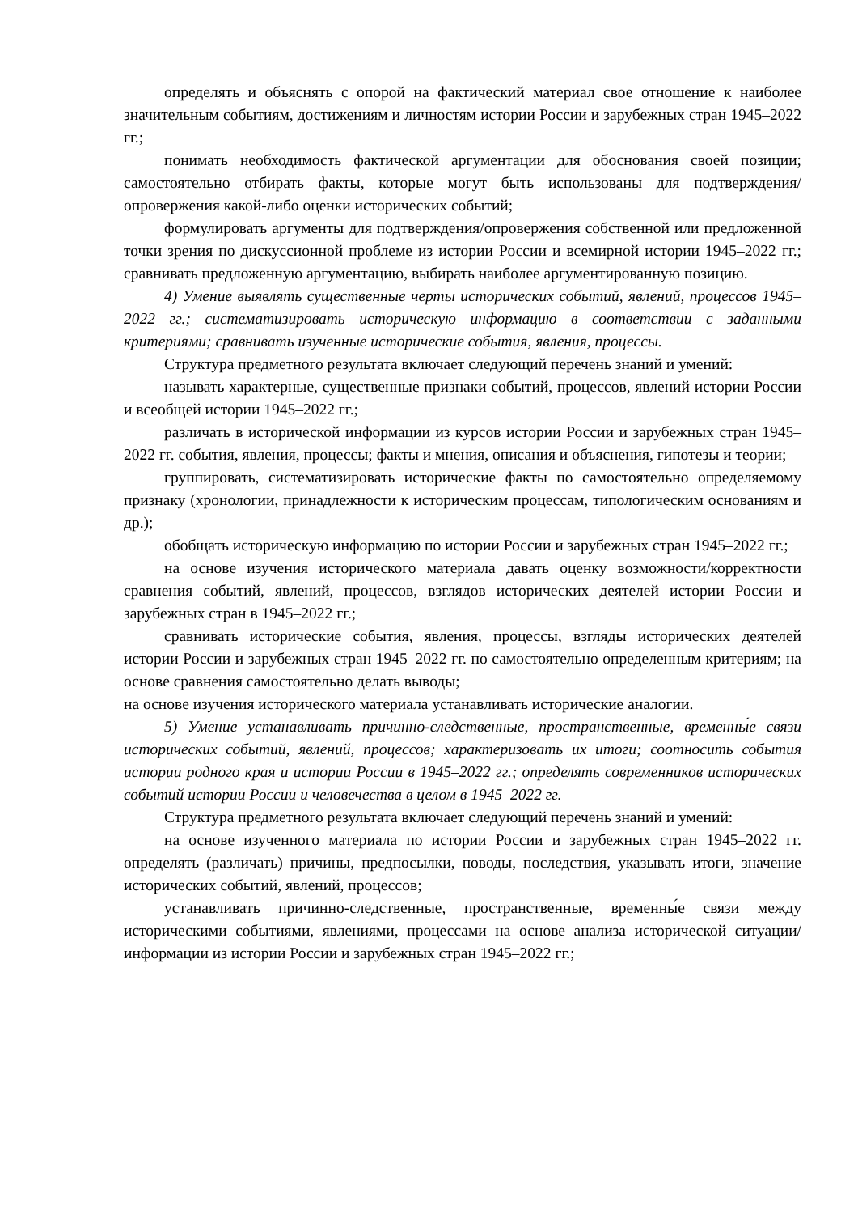определять и объяснять с опорой на фактический материал свое отношение к наиболее значительным событиям, достижениям и личностям истории России и зарубежных стран 1945–2022 гг.;
понимать необходимость фактической аргументации для обоснования своей позиции; самостоятельно отбирать факты, которые могут быть использованы для подтверждения/опровержения какой-либо оценки исторических событий;
формулировать аргументы для подтверждения/опровержения собственной или предложенной точки зрения по дискуссионной проблеме из истории России и всемирной истории 1945–2022 гг.; сравнивать предложенную аргументацию, выбирать наиболее аргументированную позицию.
4) Умение выявлять существенные черты исторических событий, явлений, процессов 1945–2022 гг.; систематизировать историческую информацию в соответствии с заданными критериями; сравнивать изученные исторические события, явления, процессы.
Структура предметного результата включает следующий перечень знаний и умений:
называть характерные, существенные признаки событий, процессов, явлений истории России и всеобщей истории 1945–2022 гг.;
различать в исторической информации из курсов истории России и зарубежных стран 1945–2022 гг. события, явления, процессы; факты и мнения, описания и объяснения, гипотезы и теории;
группировать, систематизировать исторические факты по самостоятельно определяемому признаку (хронологии, принадлежности к историческим процессам, типологическим основаниям и др.);
обобщать историческую информацию по истории России и зарубежных стран 1945–2022 гг.;
на основе изучения исторического материала давать оценку возможности/корректности сравнения событий, явлений, процессов, взглядов исторических деятелей истории России и зарубежных стран в 1945–2022 гг.;
сравнивать исторические события, явления, процессы, взгляды исторических деятелей истории России и зарубежных стран 1945–2022 гг. по самостоятельно определенным критериям; на основе сравнения самостоятельно делать выводы;
на основе изучения исторического материала устанавливать исторические аналогии.
5) Умение устанавливать причинно-следственные, пространственные, временны́е связи исторических событий, явлений, процессов; характеризовать их итоги; соотносить события истории родного края и истории России в 1945–2022 гг.; определять современников исторических событий истории России и человечества в целом в 1945–2022 гг.
Структура предметного результата включает следующий перечень знаний и умений:
на основе изученного материала по истории России и зарубежных стран 1945–2022 гг. определять (различать) причины, предпосылки, поводы, последствия, указывать итоги, значение исторических событий, явлений, процессов;
устанавливать причинно-следственные, пространственные, временны́е связи между историческими событиями, явлениями, процессами на основе анализа исторической ситуации/информации из истории России и зарубежных стран 1945–2022 гг.;